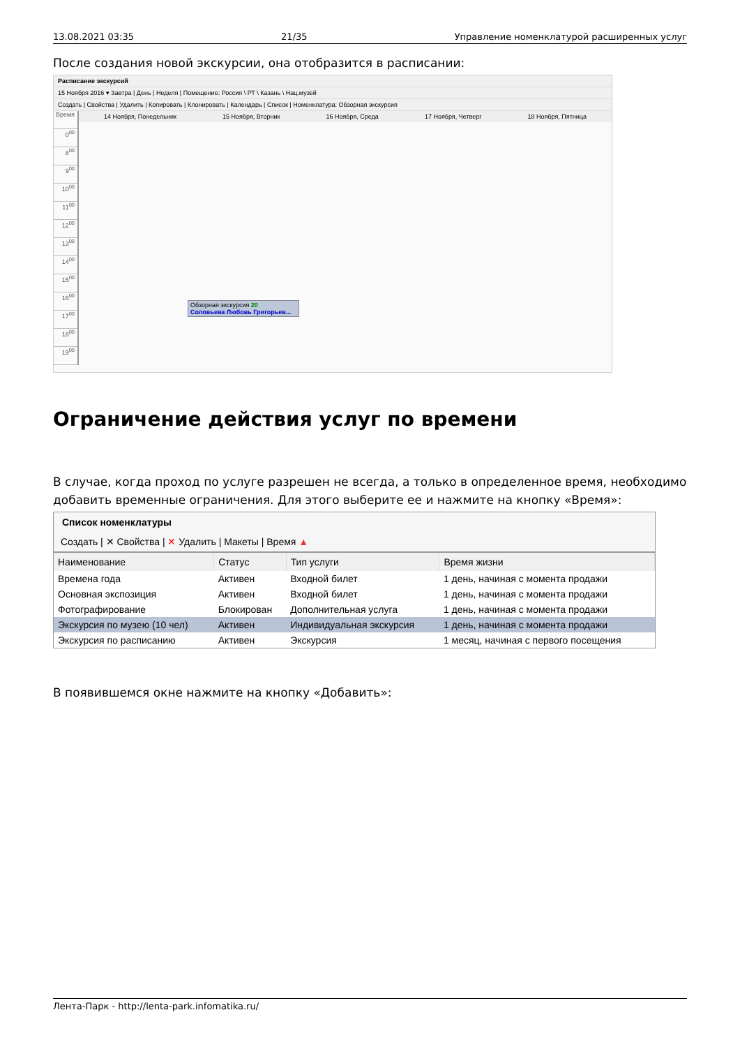13.08.2021 03:35 21/35 Управление номенклатурой расширенных услуг
После создания новой экскурсии, она отобразится в расписании:
Расписание экскурсий
15 Ноября 2016 ▾ Завтра | День | Неделя | Помещение: Россия \ РТ \ Казань \ Нац.музей
Создать | Свойства | Удалить | Копировать | Клонировать | Календарь | Список | Номенклатура: Обзорная экскурсия
Время
0<sup>00</sup>
8<sup>00</sup>
9<sup>00</sup>
10<sup>00</sup>
11<sup>00</sup>
12<sup>00</sup>
13<sup>00</sup>
14<sup>00</sup>
15<sup>00</sup>
16<sup>00</sup>
17<sup>00</sup>
18<sup>00</sup>
19<sup>00</sup>
14 Ноября, Понедельник 15 Ноября, Вторник 16 Ноября, Среда 17 Ноября, Четверг 18 Ноября, Пятница
Обзорная экскурсия 20
Соловьева Любовь Григорьев...
Ограничение действия услуг по времени
В случае, когда проход по услуге разрешен не всегда, а только в определенное время, необходимо добавить временные ограничения. Для этого выберите ее и нажмите на кнопку «Время»:
Список номенклатуры
Создать | ✕ Свойства | ✕ Удалить | Макеты | Время ▲
| Наименование | Статус | Тип услуги | Время жизни |
| --- | --- | --- | --- |
| Времена года | Активен | Входной билет | 1 день, начиная с момента продажи |
| Основная экспозиция | Активен | Входной билет | 1 день, начиная с момента продажи |
| Фотографирование | Блокирован | Дополнительная услуга | 1 день, начиная с момента продажи |
| Экскурсия по музею (10 чел) | Активен | Индивидуальная экскурсия | 1 день, начиная с момента продажи |
| Экскурсия по расписанию | Активен | Экскурсия | 1 месяц, начиная с первого посещения |
В появившемся окне нажмите на кнопку «Добавить»:
Лента-Парк - http://lenta-park.infomatika.ru/